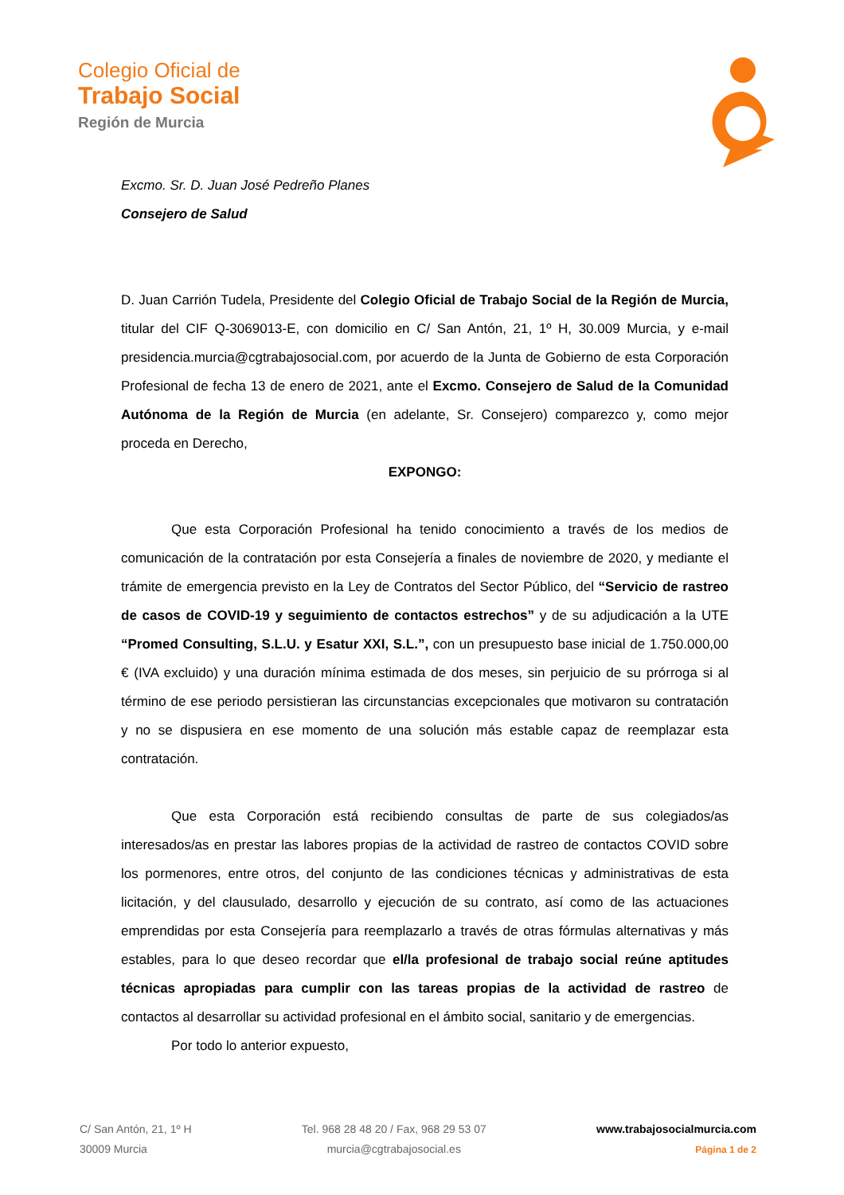Colegio Oficial de
Trabajo Social
Región de Murcia
Excmo. Sr. D. Juan José Pedreño Planes
Consejero de Salud
D. Juan Carrión Tudela, Presidente del Colegio Oficial de Trabajo Social de la Región de Murcia, titular del CIF Q-3069013-E, con domicilio en C/ San Antón, 21, 1º H, 30.009 Murcia, y e-mail presidencia.murcia@cgtrabajosocial.com, por acuerdo de la Junta de Gobierno de esta Corporación Profesional de fecha 13 de enero de 2021, ante el Excmo. Consejero de Salud de la Comunidad Autónoma de la Región de Murcia (en adelante, Sr. Consejero) comparezco y, como mejor proceda en Derecho,
EXPONGO:
Que esta Corporación Profesional ha tenido conocimiento a través de los medios de comunicación de la contratación por esta Consejería a finales de noviembre de 2020, y mediante el trámite de emergencia previsto en la Ley de Contratos del Sector Público, del “Servicio de rastreo de casos de COVID-19 y seguimiento de contactos estrechos” y de su adjudicación a la UTE “Promed Consulting, S.L.U. y Esatur XXI, S.L.”, con un presupuesto base inicial de 1.750.000,00 € (IVA excluido) y una duración mínima estimada de dos meses, sin perjuicio de su prórroga si al término de ese periodo persistieran las circunstancias excepcionales que motivaron su contratación y no se dispusiera en ese momento de una solución más estable capaz de reemplazar esta contratación.
Que esta Corporación está recibiendo consultas de parte de sus colegiados/as interesados/as en prestar las labores propias de la actividad de rastreo de contactos COVID sobre los pormenores, entre otros, del conjunto de las condiciones técnicas y administrativas de esta licitación, y del clausulado, desarrollo y ejecución de su contrato, así como de las actuaciones emprendidas por esta Consejería para reemplazarlo a través de otras fórmulas alternativas y más estables, para lo que deseo recordar que el/la profesional de trabajo social reúne aptitudes técnicas apropiadas para cumplir con las tareas propias de la actividad de rastreo de contactos al desarrollar su actividad profesional en el ámbito social, sanitario y de emergencias.
Por todo lo anterior expuesto,
C/ San Antón, 21, 1º H
30009 Murcia
Tel. 968 28 48 20 / Fax, 968 29 53 07
murcia@cgtrabajosocial.es
www.trabajosocialmurcia.com
Página 1 de 2